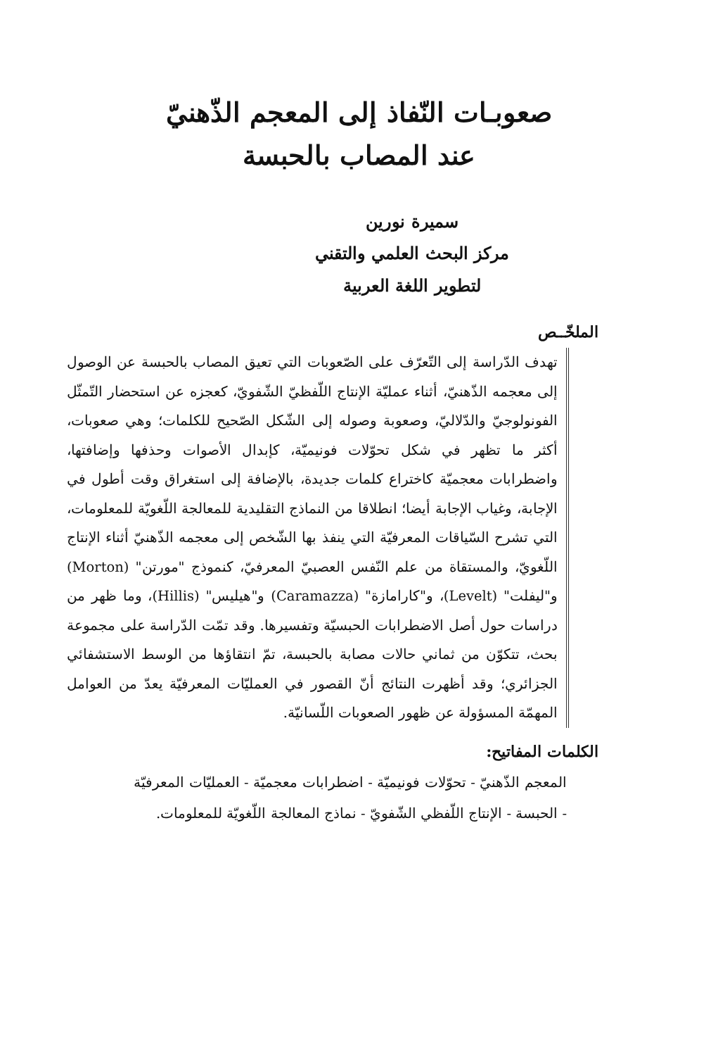صعوبـات النّفاذ إلى المعجم الذّهنيّ
عند المصاب بالحبسة
سميرة نورين
مركز البحث العلمي والتقني
لتطوير اللغة العربية
الملخّــص
تهدف الدّراسة إلى التّعرّف على الصّعوبات التي تعيق المصاب بالحبسة عن الوصول إلى معجمه الذّهنيّ، أثناء عمليّة الإنتاج اللّفظيّ الشّفويّ، كعجزه عن استحضار التّمثّل الفونولوجيّ والدّلاليّ، وصعوبة وصوله إلى الشّكل الصّحيح للكلمات؛ وهي صعوبات، أكثر ما تظهر في شكل تحوّلات فونيميّة، كإبدال الأصوات وحذفها وإضافتها، واضطرابات معجميّة كاختراع كلمات جديدة، بالإضافة إلى استغراق وقت أطول في الإجابة، وغياب الإجابة أيضا؛ انطلاقا من النماذج التقليدية للمعالجة اللّغويّة للمعلومات، التي تشرح السّياقات المعرفيّة التي ينفذ بها الشّخص إلى معجمه الذّهنيّ أثناء الإنتاج اللّغويّ، والمستقاة من علم النّفس العصبيّ المعرفيّ، كنموذج "مورتن" (Morton) و"ليفلت" (Levelt)، و"كارامازة" (Caramazza) و"هيليس" (Hillis)، وما ظهر من دراسات حول أصل الاضطرابات الحبسيّة وتفسيرها. وقد تمّت الدّراسة على مجموعة بحث، تتكوّن من ثماني حالات مصابة بالحبسة، تمّ انتقاؤها من الوسط الاستشفائي الجزائري؛ وقد أظهرت النتائج أنّ القصور في العمليّات المعرفيّة يعدّ من العوامل المهمّة المسؤولة عن ظهور الصعوبات اللّسانيّة.
الكلمات المفاتيح:
المعجم الذّهنيّ - تحوّلات فونيميّة - اضطرابات معجميّة - العمليّات المعرفيّة - الحبسة - الإنتاج اللّفظي الشّفويّ - نماذج المعالجة اللّغويّة للمعلومات.